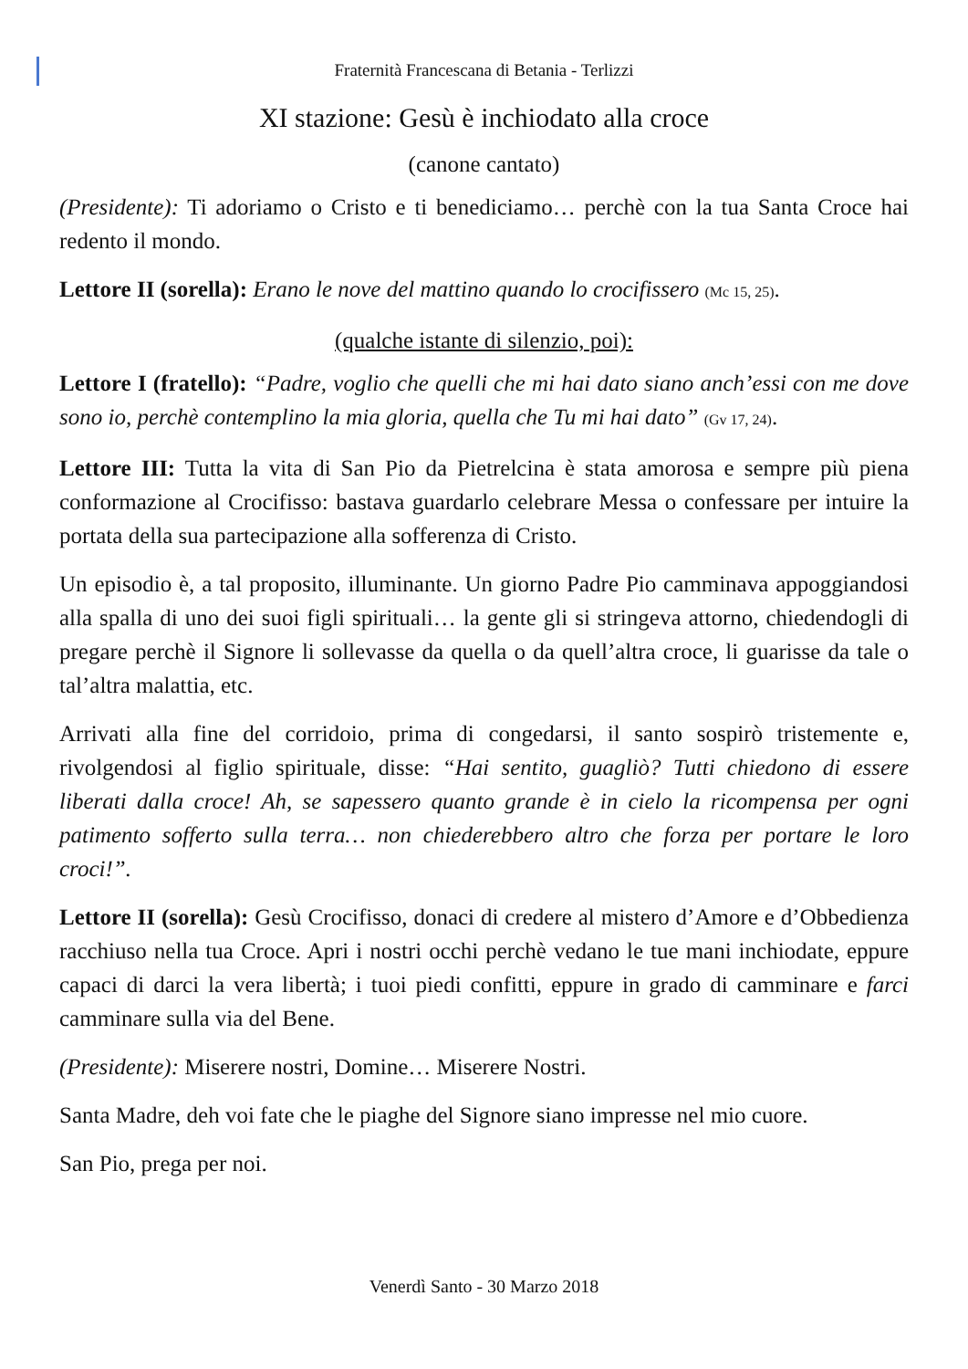Fraternità Francescana di Betania - Terlizzi
XI stazione: Gesù è inchiodato alla croce
(canone cantato)
(Presidente): Ti adoriamo o Cristo e ti benediciamo… perchè con la tua Santa Croce hai redento il mondo.
Lettore II (sorella): Erano le nove del mattino quando lo crocifissero (Mc 15, 25).
(qualche istante di silenzio, poi):
Lettore I (fratello): “Padre, voglio che quelli che mi hai dato siano anch’essi con me dove sono io, perchè contemplino la mia gloria, quella che Tu mi hai dato” (Gv 17, 24).
Lettore III: Tutta la vita di San Pio da Pietrelcina è stata amorosa e sempre più piena conformazione al Crocifisso: bastava guardarlo celebrare Messa o confessare per intuire la portata della sua partecipazione alla sofferenza di Cristo.
Un episodio è, a tal proposito, illuminante. Un giorno Padre Pio camminava appoggiandosi alla spalla di uno dei suoi figli spirituali… la gente gli si stringeva attorno, chiedendogli di pregare perchè il Signore li sollevasse da quella o da quell’altra croce, li guarisse da tale o tal’altra malattia, etc.
Arrivati alla fine del corridoio, prima di congedarsi, il santo sospirò tristemente e, rivolgendosi al figlio spirituale, disse: “Hai sentito, guagliò? Tutti chiedono di essere liberati dalla croce! Ah, se sapessero quanto grande è in cielo la ricompensa per ogni patimento sofferto sulla terra… non chiederebbero altro che forza per portare le loro croci!”.
Lettore II (sorella): Gesù Crocifisso, donaci di credere al mistero d’Amore e d’Obbedienza racchiuso nella tua Croce. Apri i nostri occhi perchè vedano le tue mani inchiodate, eppure capaci di darci la vera libertà; i tuoi piedi confitti, eppure in grado di camminare e farci camminare sulla via del Bene.
(Presidente): Miserere nostri, Domine… Miserere Nostri.
Santa Madre, deh voi fate che le piaghe del Signore siano impresse nel mio cuore.
San Pio, prega per noi.
Venerdì Santo - 30 Marzo 2018